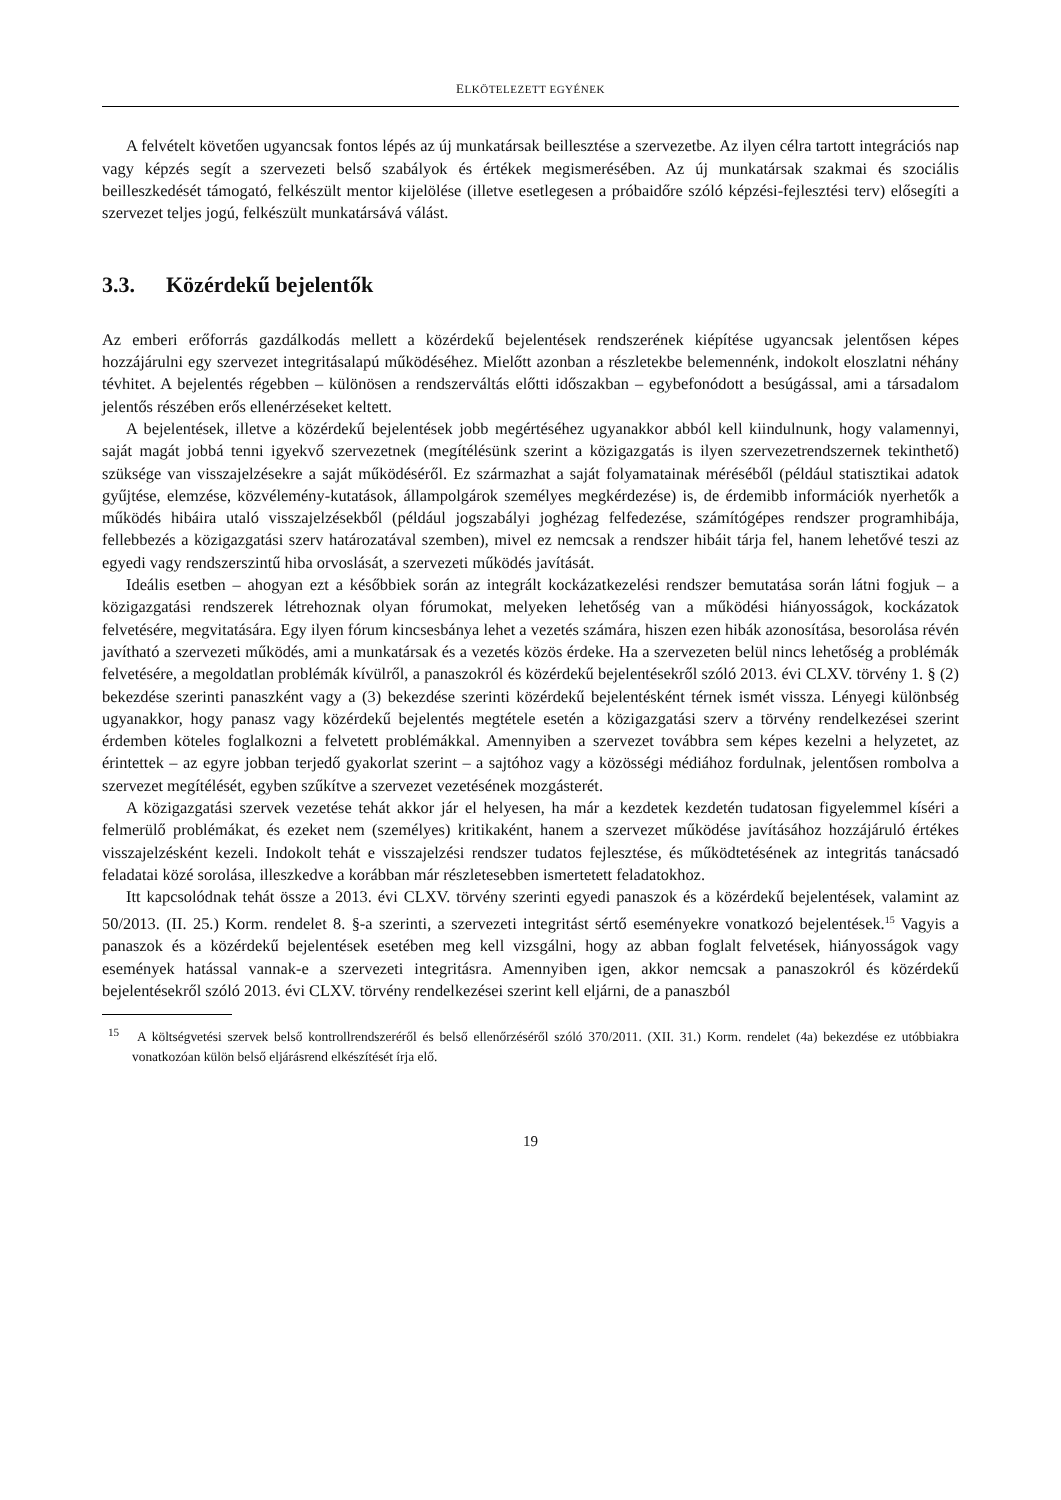ELKÖTELEZETT EGYÉNEK
A felvételt követően ugyancsak fontos lépés az új munkatársak beillesztése a szervezetbe. Az ilyen célra tartott integrációs nap vagy képzés segít a szervezeti belső szabályok és értékek megismerésében. Az új munkatársak szakmai és szociális beilleszkedését támogató, felkészült mentor kijelölése (illetve esetlegesen a próbaidőre szóló képzési-fejlesztési terv) elősegíti a szervezet teljes jogú, felkészült munkatársává válást.
3.3. Közérdekű bejelentők
Az emberi erőforrás gazdálkodás mellett a közérdekű bejelentések rendszerének kiépítése ugyancsak jelentősen képes hozzájárulni egy szervezet integritásalapú működéséhez. Mielőtt azonban a részletekbe belemennénk, indokolt eloszlatni néhány tévhitet. A bejelentés régebben – különösen a rendszerváltás előtti időszakban – egybefonódott a besúgással, ami a társadalom jelentős részében erős ellenérzéseket keltett.
A bejelentések, illetve a közérdekű bejelentések jobb megértéséhez ugyanakkor abból kell kiindulnunk, hogy valamennyi, saját magát jobbá tenni igyekvő szervezetnek (megítélésünk szerint a közigazgatás is ilyen szervezetrendszernek tekinthető) szüksége van visszajelzésekre a saját működéséről. Ez származhat a saját folyamatainak méréséből (például statisztikai adatok gyűjtése, elemzése, közvélemény-kutatások, állampolgárok személyes megkérdezése) is, de érdemibb információk nyerhetők a működés hibáira utaló visszajelzésekből (például jogszabályi joghézag felfedezése, számítógépes rendszer programhibája, fellebbezés a közigazgatási szerv határozatával szemben), mivel ez nemcsak a rendszer hibáit tárja fel, hanem lehetővé teszi az egyedi vagy rendszerszintű hiba orvoslását, a szervezeti működés javítását.
Ideális esetben – ahogyan ezt a későbbiek során az integrált kockázatkezelési rendszer bemutatása során látni fogjuk – a közigazgatási rendszerek létrehoznak olyan fórumokat, melyeken lehetőség van a működési hiányosságok, kockázatok felvetésére, megvitatására. Egy ilyen fórum kincsesbánya lehet a vezetés számára, hiszen ezen hibák azonosítása, besorolása révén javítható a szervezeti működés, ami a munkatársak és a vezetés közös érdeke. Ha a szervezeten belül nincs lehetőség a problémák felvetésére, a megoldatlan problémák kívülről, a panaszokról és közérdekű bejelentésekről szóló 2013. évi CLXV. törvény 1. § (2) bekezdése szerinti panaszként vagy a (3) bekezdése szerinti közérdekű bejelentésként térnek ismét vissza. Lényegi különbség ugyanakkor, hogy panasz vagy közérdekű bejelentés megtétele esetén a közigazgatási szerv a törvény rendelkezései szerint érdemben köteles foglalkozni a felvetett problémákkal. Amennyiben a szervezet továbbra sem képes kezelni a helyzetet, az érintettek – az egyre jobban terjedő gyakorlat szerint – a sajtóhoz vagy a közösségi médiához fordulnak, jelentősen rombolva a szervezet megítélését, egyben szűkítve a szervezet vezetésének mozgásterét.
A közigazgatási szervek vezetése tehát akkor jár el helyesen, ha már a kezdetek kezdetén tudatosan figyelemmel kíséri a felmerülő problémákat, és ezeket nem (személyes) kritikaként, hanem a szervezet működése javításához hozzájáruló értékes visszajelzésként kezeli. Indokolt tehát e visszajelzési rendszer tudatos fejlesztése, és működtetésének az integritás tanácsadó feladatai közé sorolása, illeszkedve a korábban már részletesebben ismertetett feladatokhoz.
Itt kapcsolódnak tehát össze a 2013. évi CLXV. törvény szerinti egyedi panaszok és a közérdekű bejelentések, valamint az 50/2013. (II. 25.) Korm. rendelet 8. §-a szerinti, a szervezeti integritást sértő eseményekre vonatkozó bejelentések.<sup>15</sup> Vagyis a panaszok és a közérdekű bejelentések esetében meg kell vizsgálni, hogy az abban foglalt felvetések, hiányosságok vagy események hatással vannak-e a szervezeti integritásra. Amennyiben igen, akkor nemcsak a panaszokról és közérdekű bejelentésekről szóló 2013. évi CLXV. törvény rendelkezései szerint kell eljárni, de a panaszból
<sup>15</sup> A költségvetési szervek belső kontrollrendszeréről és belső ellenőrzéséről szóló 370/2011. (XII. 31.) Korm. rendelet (4a) bekezdése ez utóbbiakra vonatkozóan külön belső eljárásrend elkészítését írja elő.
19